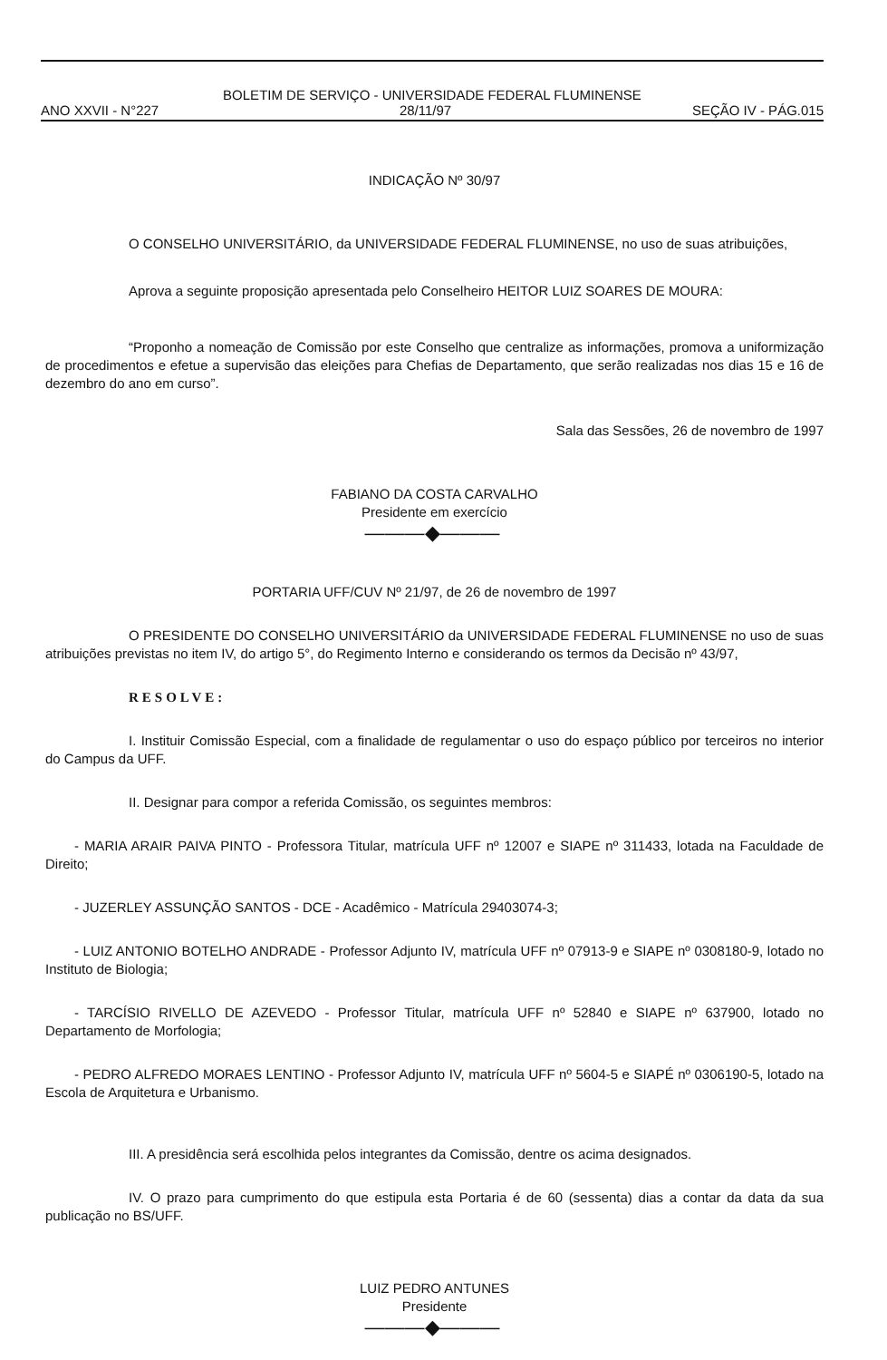BOLETIM DE SERVIÇO - UNIVERSIDADE FEDERAL FLUMINENSE
ANO XXVII - N°227 28/11/97 SEÇÃO IV - PÁG.015
INDICAÇÃO Nº 30/97
O CONSELHO UNIVERSITÁRIO, da UNIVERSIDADE FEDERAL FLUMINENSE, no uso de suas atribuições,
Aprova a seguinte proposição apresentada pelo Conselheiro HEITOR LUIZ SOARES DE MOURA:
“Proponho a nomeação de Comissão por este Conselho que centralize as informações, promova a uniformização de procedimentos e efetue a supervisão das eleições para Chefias de Departamento, que serão realizadas nos dias 15 e 16 de dezembro do ano em curso”.
Sala das Sessões, 26 de novembro de 1997
FABIANO DA COSTA CARVALHO
Presidente em exercício
———◆———
PORTARIA UFF/CUV Nº 21/97, de 26 de novembro de 1997
O PRESIDENTE DO CONSELHO UNIVERSITÁRIO da UNIVERSIDADE FEDERAL FLUMINENSE no uso de suas atribuições previstas no item IV, do artigo 5°, do Regimento Interno e considerando os termos da Decisão nº 43/97,
RESOLVE:
I. Instituir Comissão Especial, com a finalidade de regulamentar o uso do espaço público por terceiros no interior do Campus da UFF.
II. Designar para compor a referida Comissão, os seguintes membros:
- MARIA ARAIR PAIVA PINTO - Professora Titular, matrícula UFF nº 12007 e SIAPE nº 311433, lotada na Faculdade de Direito;
- JUZERLEY ASSUNÇÃO SANTOS - DCE - Acadêmico - Matrícula 29403074-3;
- LUIZ ANTONIO BOTELHO ANDRADE - Professor Adjunto IV, matrícula UFF nº 07913-9 e SIAPE nº 0308180-9, lotado no Instituto de Biologia;
- TARCÍSIO RIVELLO DE AZEVEDO - Professor Titular, matrícula UFF nº 52840 e SIAPE nº 637900, lotado no Departamento de Morfologia;
- PEDRO ALFREDO MORAES LENTINO - Professor Adjunto IV, matrícula UFF nº 5604-5 e SIAPÉ nº 0306190-5, lotado na Escola de Arquitetura e Urbanismo.
III. A presidência será escolhida pelos integrantes da Comissão, dentre os acima designados.
IV. O prazo para cumprimento do que estipula esta Portaria é de 60 (sessenta) dias a contar da data da sua publicação no BS/UFF.
LUIZ PEDRO ANTUNES
Presidente
———◆———